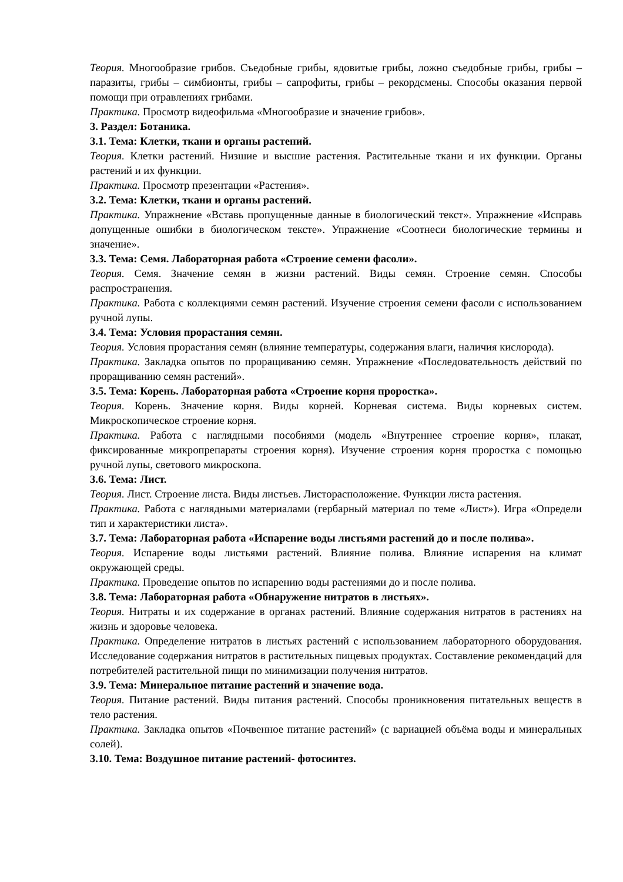Теория. Многообразие грибов. Съедобные грибы, ядовитые грибы, ложно съедобные грибы, грибы – паразиты, грибы – симбионты, грибы – сапрофиты, грибы – рекордсмены. Способы оказания первой помощи при отравлениях грибами.
Практика. Просмотр видеофильма «Многообразие и значение грибов».
3. Раздел: Ботаника.
3.1. Тема: Клетки, ткани и органы растений.
Теория. Клетки растений. Низшие и высшие растения. Растительные ткани и их функции. Органы растений и их функции.
Практика. Просмотр презентации «Растения».
3.2. Тема: Клетки, ткани и органы растений.
Практика. Упражнение «Вставь пропущенные данные в биологический текст». Упражнение «Исправь допущенные ошибки в биологическом тексте». Упражнение «Соотнеси биологические термины и значение».
3.3. Тема: Семя. Лабораторная работа «Строение семени фасоли».
Теория. Семя. Значение семян в жизни растений. Виды семян. Строение семян. Способы распространения.
Практика. Работа с коллекциями семян растений. Изучение строения семени фасоли с использованием ручной лупы.
3.4. Тема: Условия прорастания семян.
Теория. Условия прорастания семян (влияние температуры, содержания влаги, наличия кислорода).
Практика. Закладка опытов по проращиванию семян. Упражнение «Последовательность действий по проращиванию семян растений».
3.5. Тема: Корень. Лабораторная работа «Строение корня проростка».
Теория. Корень. Значение корня. Виды корней. Корневая система. Виды корневых систем. Микроскопическое строение корня.
Практика. Работа с наглядными пособиями (модель «Внутреннее строение корня», плакат, фиксированные микропрепараты строения корня). Изучение строения корня проростка с помощью ручной лупы, светового микроскопа.
3.6. Тема: Лист.
Теория. Лист. Строение листа. Виды листьев. Листорасположение. Функции листа растения.
Практика. Работа с наглядными материалами (гербарный материал по теме «Лист»). Игра «Определи тип и характеристики листа».
3.7. Тема: Лабораторная работа «Испарение воды листьями растений до и после полива».
Теория. Испарение воды листьями растений. Влияние полива. Влияние испарения на климат окружающей среды.
Практика. Проведение опытов по испарению воды растениями до и после полива.
3.8. Тема: Лабораторная работа «Обнаружение нитратов в листьях».
Теория. Нитраты и их содержание в органах растений. Влияние содержания нитратов в растениях на жизнь и здоровье человека.
Практика. Определение нитратов в листьях растений с использованием лабораторного оборудования. Исследование содержания нитратов в растительных пищевых продуктах. Составление рекомендаций для потребителей растительной пищи по минимизации получения нитратов.
3.9. Тема: Минеральное питание растений и значение вода.
Теория. Питание растений. Виды питания растений. Способы проникновения питательных веществ в тело растения.
Практика. Закладка опытов «Почвенное питание растений» (с вариацией объёма воды и минеральных солей).
3.10. Тема: Воздушное питание растений- фотосинтез.